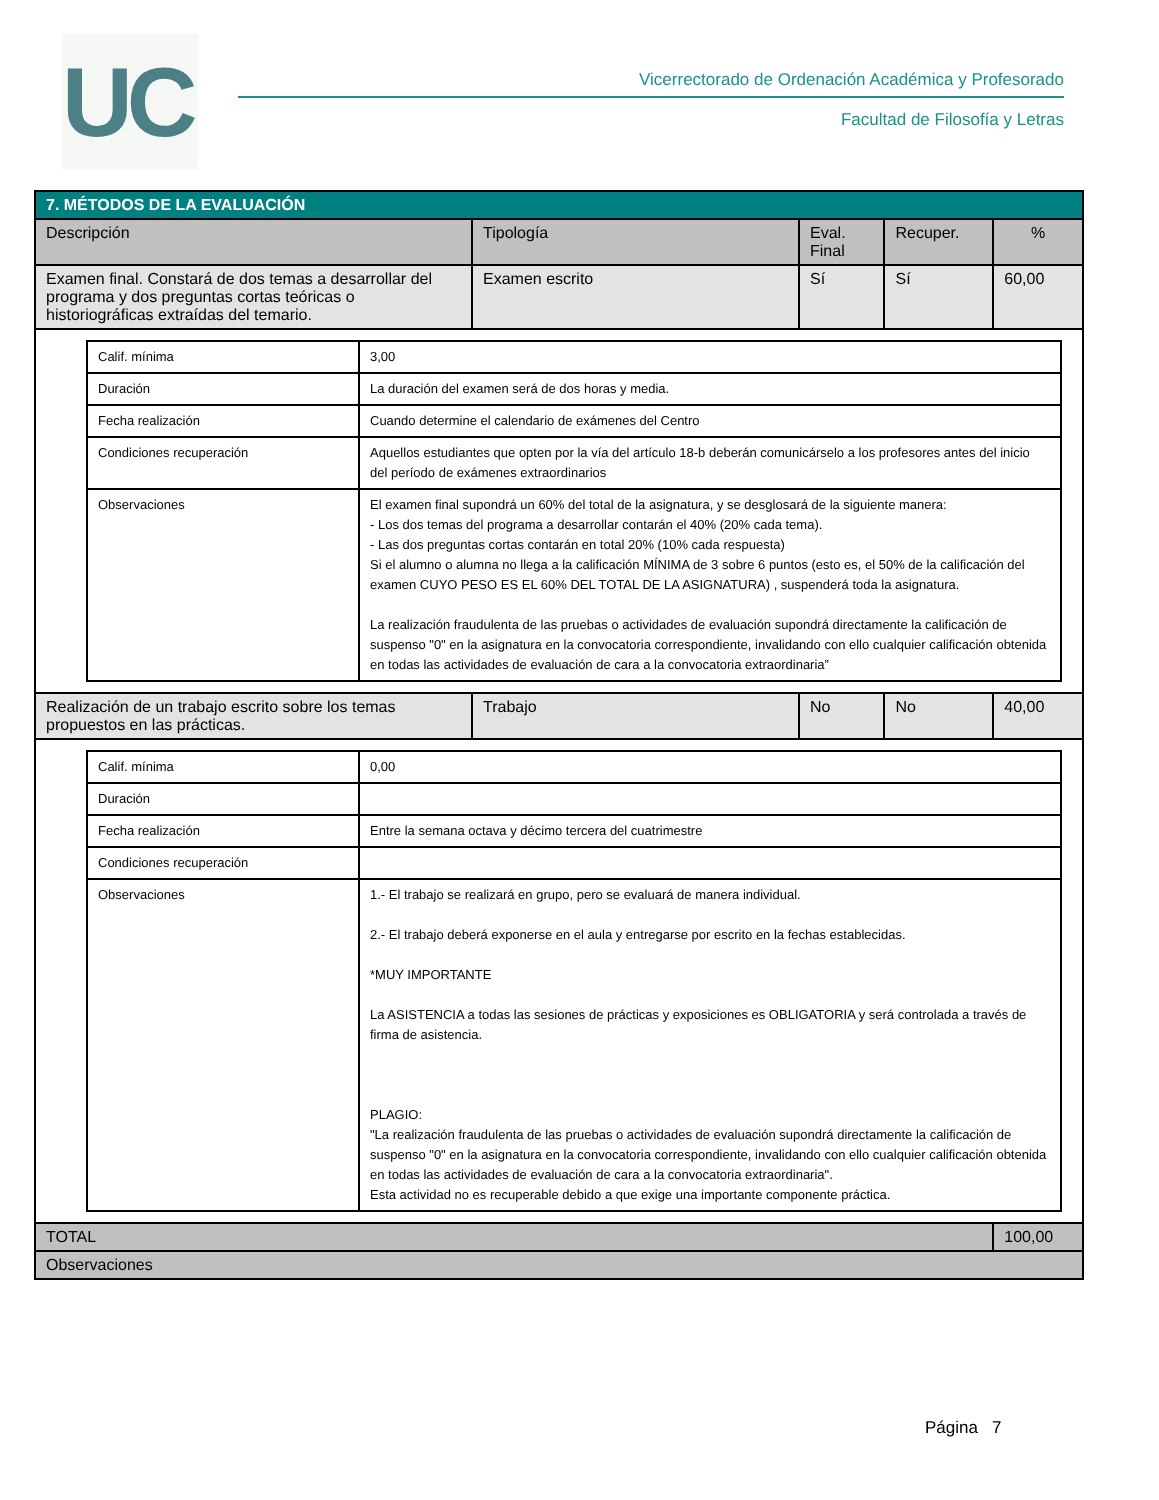UC
Vicerrectorado de Ordenación Académica y Profesorado
Facultad de Filosofía y Letras
| 7. MÉTODOS DE LA EVALUACIÓN | | | | |
| --- | --- | --- | --- | --- |
| Descripción | Tipología | Eval. Final | Recuper. | % |
| Examen final. Constará de dos temas a desarrollar del programa y dos preguntas cortas teóricas o historiográficas extraídas del temario. | Examen escrito | Sí | Sí | 60,00 |
| / Calif. mínima / 3,00 / / Duración / La duración del examen será de dos horas y media. / / Fecha realización / Cuando determine el calendario de exámenes del Centro / / Condiciones recuperación / Aquellos estudiantes que opten por la vía del artículo 18-b deberán comunicárselo a los profesores antes del inicio del período de exámenes extraordinarios / / Observaciones / El examen final supondrá un 60% del total de la asignatura, y se desglosará de la siguiente manera: - Los dos temas del programa a desarrollar contarán el 40% (20% cada tema). - Las dos preguntas cortas contarán en total 20% (10% cada respuesta) Si el alumno o alumna no llega a la calificación MÍNIMA de 3 sobre 6 puntos (esto es, el 50% de la calificación del examen CUYO PESO ES EL 60% DEL TOTAL DE LA ASIGNATURA) , suspenderá toda la asignatura. La realización fraudulenta de las pruebas o actividades de evaluación supondrá directamente la calificación de suspenso "0" en la asignatura en la convocatoria correspondiente, invalidando con ello cualquier calificación obtenida en todas las actividades de evaluación de cara a la convocatoria extraordinaria” / | | | | |
| Realización de un trabajo escrito sobre los temas propuestos en las prácticas. | Trabajo | No | No | 40,00 |
| / Calif. mínima / 0,00 / / Duración / / / Fecha realización / Entre la semana octava y décimo tercera del cuatrimestre / / Condiciones recuperación / / / Observaciones / 1.- El trabajo se realizará en grupo, pero se evaluará de manera individual. 2.- El trabajo deberá exponerse en el aula y entregarse por escrito en la fechas establecidas. *MUY IMPORTANTE La ASISTENCIA a todas las sesiones de prácticas y exposiciones es OBLIGATORIA y será controlada a través de firma de asistencia. PLAGIO: "La realización fraudulenta de las pruebas o actividades de evaluación supondrá directamente la calificación de suspenso "0" en la asignatura en la convocatoria correspondiente, invalidando con ello cualquier calificación obtenida en todas las actividades de evaluación de cara a la convocatoria extraordinaria". Esta actividad no es recuperable debido a que exige una importante componente práctica. / | | | | |
| TOTAL | | | | 100,00 |
| Observaciones | | | | |
Página 7